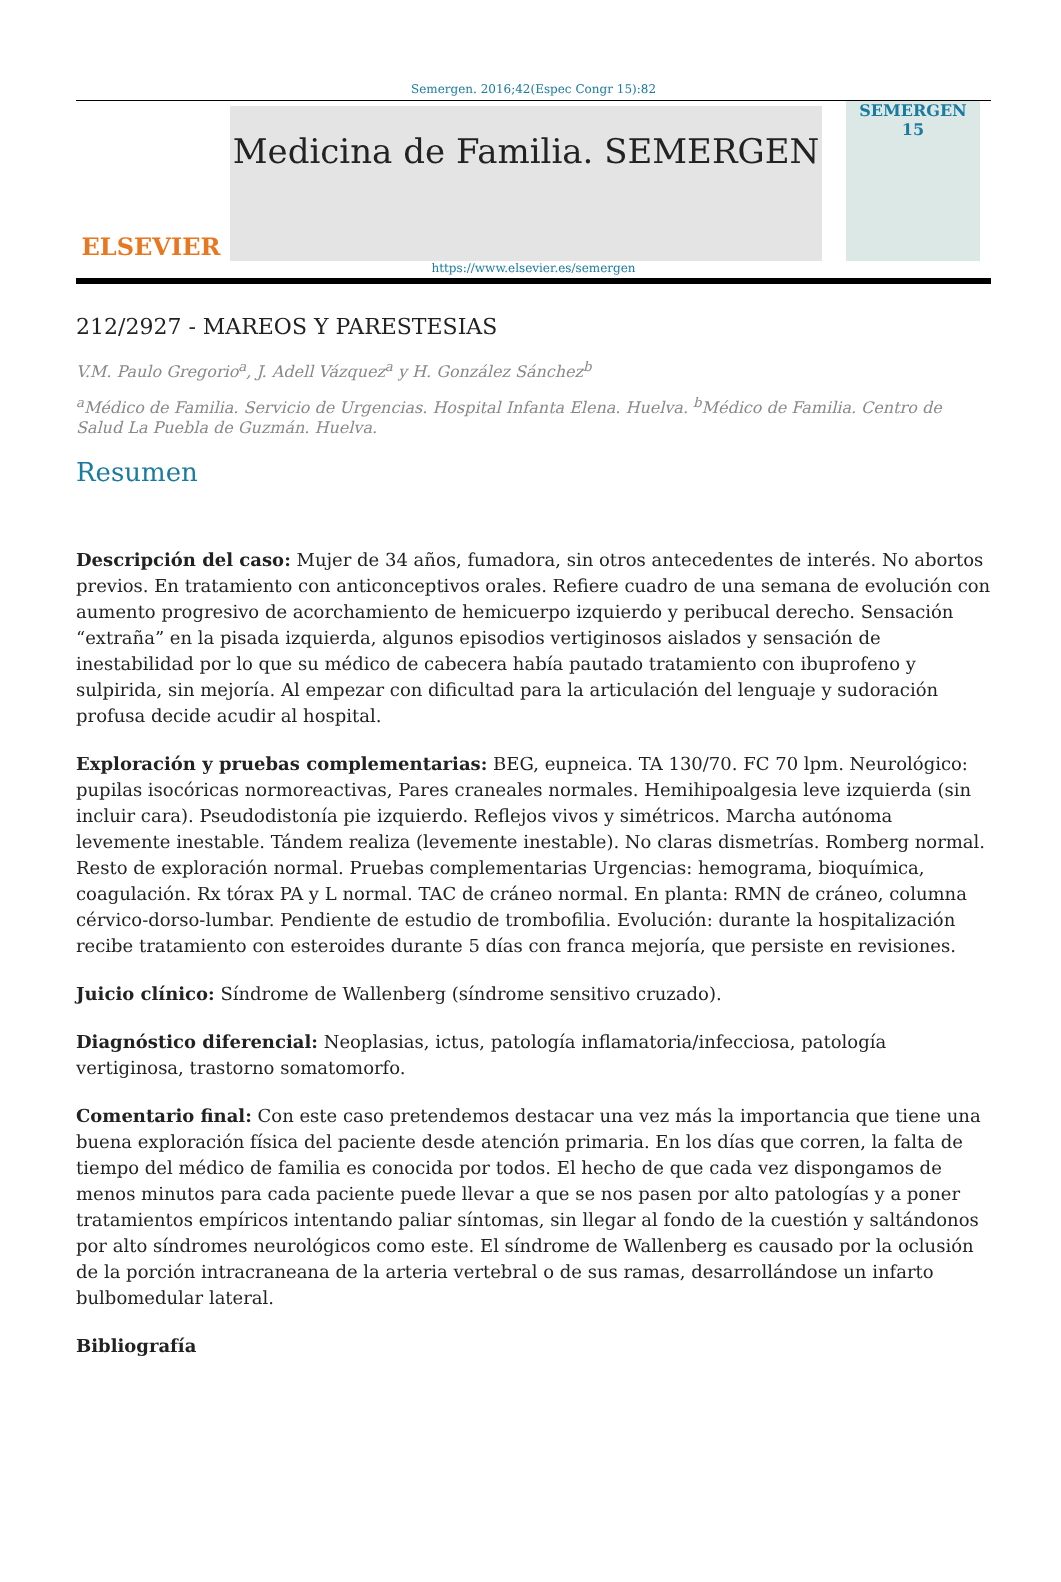Semergen. 2016;42(Espec Congr 15):82
ELSEVIER
Medicina de Familia. SEMERGEN
SEMERGEN 15
https://www.elsevier.es/semergen
212/2927 - MAREOS Y PARESTESIAS
V.M. Paulo Gregorio<sup>a</sup>, J. Adell Vázquez<sup>a</sup> y H. González Sánchez<sup>b</sup>
<sup>a</sup> Médico de Familia. Servicio de Urgencias. Hospital Infanta Elena. Huelva. <sup>b</sup>Médico de Familia. Centro de Salud La Puebla de Guzmán. Huelva.
Resumen
Descripción del caso: Mujer de 34 años, fumadora, sin otros antecedentes de interés. No abortos previos. En tratamiento con anticonceptivos orales. Refiere cuadro de una semana de evolución con aumento progresivo de acorchamiento de hemicuerpo izquierdo y peribucal derecho. Sensación “extraña” en la pisada izquierda, algunos episodios vertiginosos aislados y sensación de inestabilidad por lo que su médico de cabecera había pautado tratamiento con ibuprofeno y sulpirida, sin mejoría. Al empezar con dificultad para la articulación del lenguaje y sudoración profusa decide acudir al hospital.
Exploración y pruebas complementarias: BEG, eupneica. TA 130/70. FC 70 lpm. Neurológico: pupilas isocóricas normoreactivas, Pares craneales normales. Hemihipoalgesia leve izquierda (sin incluir cara). Pseudodistonía pie izquierdo. Reflejos vivos y simétricos. Marcha autónoma levemente inestable. Tándem realiza (levemente inestable). No claras dismetrías. Romberg normal. Resto de exploración normal. Pruebas complementarias Urgencias: hemograma, bioquímica, coagulación. Rx tórax PA y L normal. TAC de cráneo normal. En planta: RMN de cráneo, columna cérvico-dorso-lumbar. Pendiente de estudio de trombofilia. Evolución: durante la hospitalización recibe tratamiento con esteroides durante 5 días con franca mejoría, que persiste en revisiones.
Juicio clínico: Síndrome de Wallenberg (síndrome sensitivo cruzado).
Diagnóstico diferencial: Neoplasias, ictus, patología inflamatoria/infecciosa, patología vertiginosa, trastorno somatomorfo.
Comentario final: Con este caso pretendemos destacar una vez más la importancia que tiene una buena exploración física del paciente desde atención primaria. En los días que corren, la falta de tiempo del médico de familia es conocida por todos. El hecho de que cada vez dispongamos de menos minutos para cada paciente puede llevar a que se nos pasen por alto patologías y a poner tratamientos empíricos intentando paliar síntomas, sin llegar al fondo de la cuestión y saltándonos por alto síndromes neurológicos como este. El síndrome de Wallenberg es causado por la oclusión de la porción intracraneana de la arteria vertebral o de sus ramas, desarrollándose un infarto bulbomedular lateral.
Bibliografía